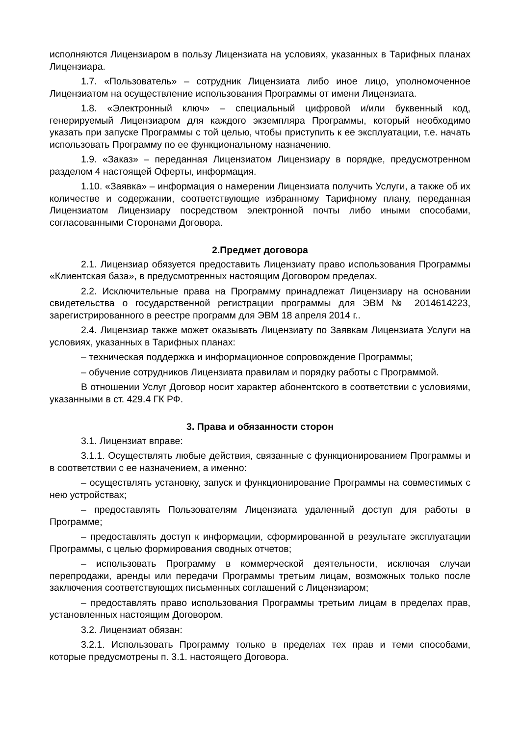исполняются Лицензиаром в пользу Лицензиата на условиях, указанных в Тарифных планах Лицензиара.
1.7. «Пользователь» – сотрудник Лицензиата либо иное лицо, уполномоченное Лицензиатом на осуществление использования Программы от имени Лицензиата.
1.8. «Электронный ключ» – специальный цифровой и/или буквенный код, генерируемый Лицензиаром для каждого экземпляра Программы, который необходимо указать при запуске Программы с той целью, чтобы приступить к ее эксплуатации, т.е. начать использовать Программу по ее функциональному назначению.
1.9. «Заказ» – переданная Лицензиатом Лицензиару в порядке, предусмотренном разделом 4 настоящей Оферты, информация.
1.10. «Заявка» – информация о намерении Лицензиата получить Услуги, а также об их количестве и содержании, соответствующие избранному Тарифному плану, переданная Лицензиатом Лицензиару посредством электронной почты либо иными способами, согласованными Сторонами Договора.
2.Предмет договора
2.1. Лицензиар обязуется предоставить Лицензиату право использования Программы «Клиентская база», в предусмотренных настоящим Договором пределах.
2.2. Исключительные права на Программу принадлежат Лицензиару на основании свидетельства о государственной регистрации программы для ЭВМ № 2014614223, зарегистрированного в реестре программ для ЭВМ 18 апреля 2014 г..
2.4. Лицензиар также может оказывать Лицензиату по Заявкам Лицензиата Услуги на условиях, указанных в Тарифных планах:
– техническая поддержка и информационное сопровождение Программы;
– обучение сотрудников Лицензиата правилам и порядку работы с Программой.
В отношении Услуг Договор носит характер абонентского в соответствии с условиями, указанными в ст. 429.4 ГК РФ.
3. Права и обязанности сторон
3.1. Лицензиат вправе:
3.1.1. Осуществлять любые действия, связанные с функционированием Программы и в соответствии с ее назначением, а именно:
– осуществлять установку, запуск и функционирование Программы на совместимых с нею устройствах;
– предоставлять Пользователям Лицензиата удаленный доступ для работы в Программе;
– предоставлять доступ к информации, сформированной в результате эксплуатации Программы, с целью формирования сводных отчетов;
– использовать Программу в коммерческой деятельности, исключая случаи перепродажи, аренды или передачи Программы третьим лицам, возможных только после заключения соответствующих письменных соглашений с Лицензиаром;
– предоставлять право использования Программы третьим лицам в пределах прав, установленных настоящим Договором.
3.2. Лицензиат обязан:
3.2.1. Использовать Программу только в пределах тех прав и теми способами, которые предусмотрены п. 3.1. настоящего Договора.